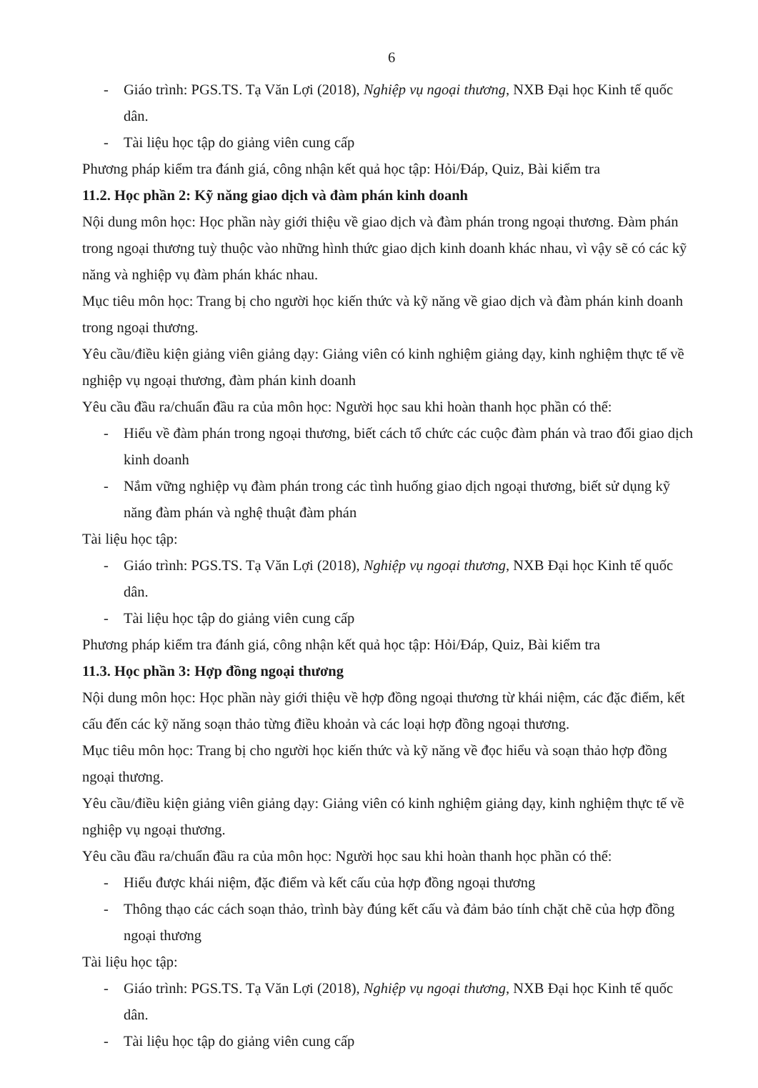6
- Giáo trình: PGS.TS. Tạ Văn Lợi (2018), Nghiệp vụ ngoại thương, NXB Đại học Kinh tế quốc dân.
- Tài liệu học tập do giảng viên cung cấp
Phương pháp kiểm tra đánh giá, công nhận kết quả học tập: Hỏi/Đáp, Quiz, Bài kiểm tra
11.2. Học phần 2: Kỹ năng giao dịch và đàm phán kinh doanh
Nội dung môn học: Học phần này giới thiệu về giao dịch và đàm phán trong ngoại thương. Đàm phán trong ngoại thương tuỳ thuộc vào những hình thức giao dịch kinh doanh khác nhau, vì vậy sẽ có các kỹ năng và nghiệp vụ đàm phán khác nhau.
Mục tiêu môn học: Trang bị cho người học kiến thức và kỹ năng về giao dịch và đàm phán kinh doanh trong ngoại thương.
Yêu cầu/điều kiện giảng viên giảng dạy: Giảng viên có kinh nghiệm giảng dạy, kinh nghiệm thực tế về nghiệp vụ ngoại thương, đàm phán kinh doanh
Yêu cầu đầu ra/chuẩn đầu ra của môn học: Người học sau khi hoàn thanh học phần có thể:
- Hiểu về đàm phán trong ngoại thương, biết cách tổ chức các cuộc đàm phán và trao đổi giao dịch kinh doanh
- Nắm vững nghiệp vụ đàm phán trong các tình huống giao dịch ngoại thương, biết sử dụng kỹ năng đàm phán và nghệ thuật đàm phán
Tài liệu học tập:
- Giáo trình: PGS.TS. Tạ Văn Lợi (2018), Nghiệp vụ ngoại thương, NXB Đại học Kinh tế quốc dân.
- Tài liệu học tập do giảng viên cung cấp
Phương pháp kiểm tra đánh giá, công nhận kết quả học tập: Hỏi/Đáp, Quiz, Bài kiểm tra
11.3. Học phần 3: Hợp đồng ngoại thương
Nội dung môn học: Học phần này giới thiệu về hợp đồng ngoại thương từ khái niệm, các đặc điểm, kết cấu đến các kỹ năng soạn thảo từng điều khoản và các loại hợp đồng ngoại thương.
Mục tiêu môn học: Trang bị cho người học kiến thức và kỹ năng về đọc hiểu và soạn thảo hợp đồng ngoại thương.
Yêu cầu/điều kiện giảng viên giảng dạy: Giảng viên có kinh nghiệm giảng dạy, kinh nghiệm thực tế về nghiệp vụ ngoại thương.
Yêu cầu đầu ra/chuẩn đầu ra của môn học: Người học sau khi hoàn thanh học phần có thể:
- Hiểu được khái niệm, đặc điểm và kết cấu của hợp đồng ngoại thương
- Thông thạo các cách soạn thảo, trình bày đúng kết cấu và đảm bảo tính chặt chẽ của hợp đồng ngoại thương
Tài liệu học tập:
- Giáo trình: PGS.TS. Tạ Văn Lợi (2018), Nghiệp vụ ngoại thương, NXB Đại học Kinh tế quốc dân.
- Tài liệu học tập do giảng viên cung cấp